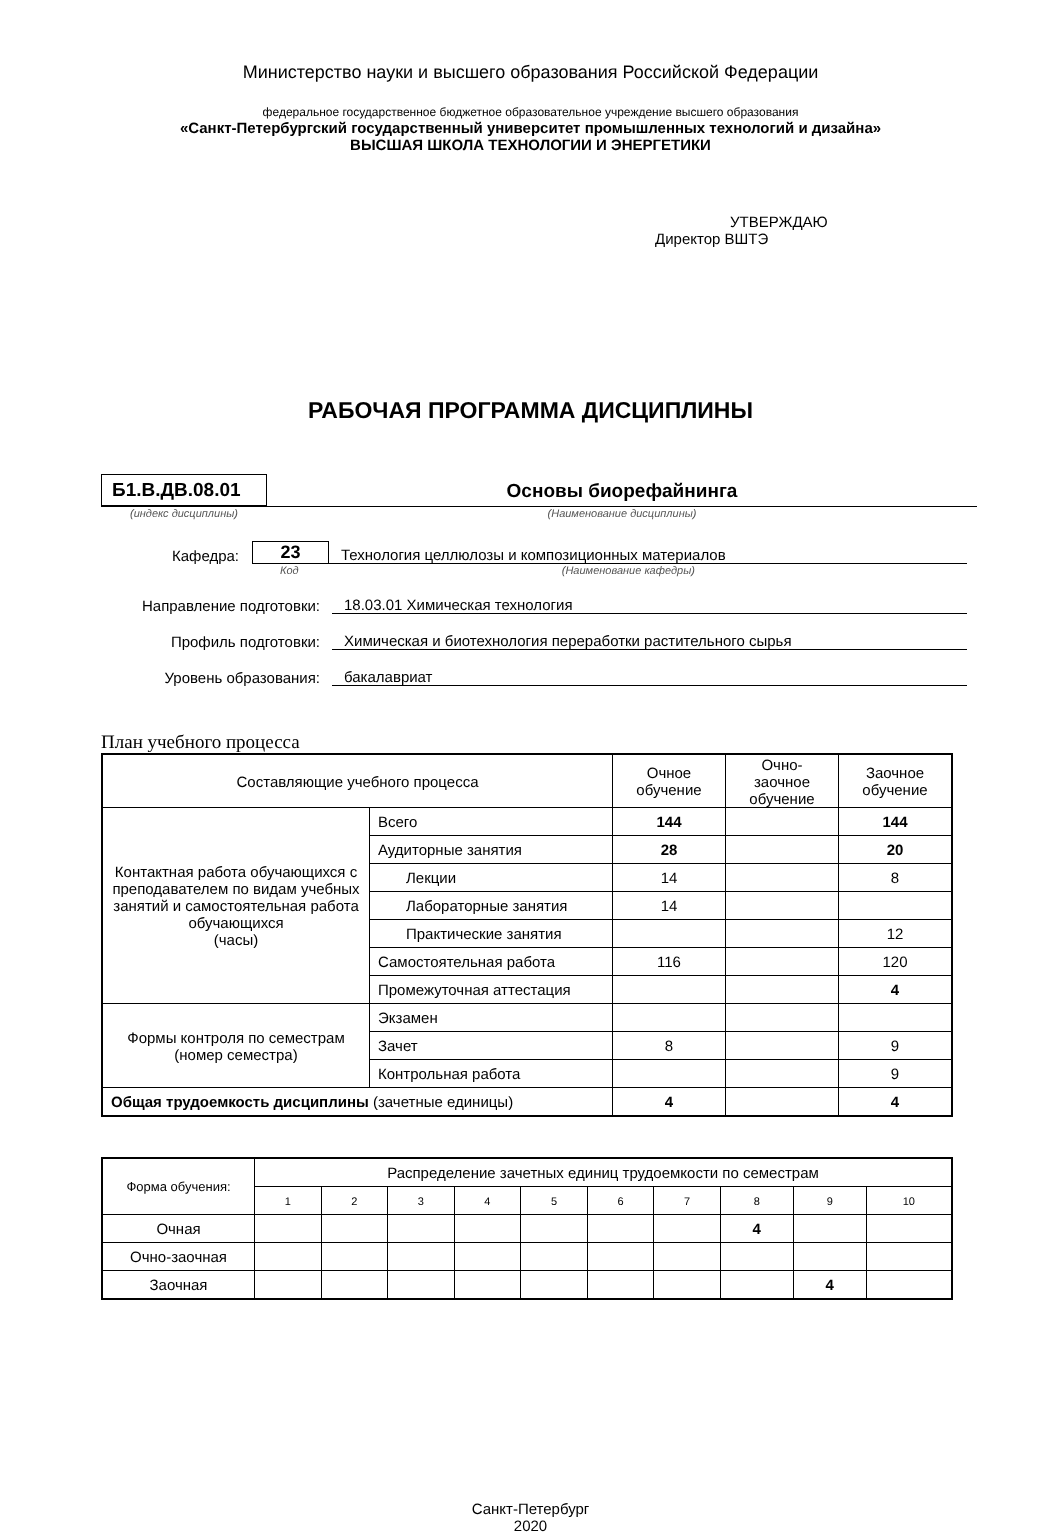Министерство науки и высшего образования Российской Федерации
федеральное государственное бюджетное образовательное учреждение высшего образования
«Санкт-Петербургский государственный университет промышленных технологий и дизайна»
ВЫСШАЯ ШКОЛА ТЕХНОЛОГИИ И ЭНЕРГЕТИКИ
УТВЕРЖДАЮ
Директор ВШТЭ
РАБОЧАЯ ПРОГРАММА ДИСЦИПЛИНЫ
Б1.В.ДВ.08.01
Основы биорефайнинга
(индекс дисциплины) (Наименование дисциплины)
Кафедра: 23 Технология целлюлозы и композиционных материалов
Код (Наименование кафедры)
Направление подготовки: 18.03.01 Химическая технология
Профиль подготовки: Химическая и биотехнология переработки растительного сырья
Уровень образования: бакалавриат
План учебного процесса
| Составляющие учебного процесса | | Очное обучение | Очно-заочное обучение | Заочное обучение |
| Контактная работа обучающихся с преподавателем по видам учебных занятий и самостоятельная работа обучающихся (часы) | Всего | 144 | | 144 |
| | Аудиторные занятия | 28 | | 20 |
| | Лекции | 14 | | 8 |
| | Лабораторные занятия | 14 | | |
| | Практические занятия | | | 12 |
| | Самостоятельная работа | 116 | | 120 |
| | Промежуточная аттестация | | | 4 |
| Формы контроля по семестрам (номер семестра) | Экзамен | | | |
| | Зачет | 8 | | 9 |
| | Контрольная работа | | | 9 |
| Общая трудоемкость дисциплины (зачетные единицы) | | 4 | | 4 |
| Форма обучения: | Распределение зачетных единиц трудоемкости по семестрам | | | | | | | | | |
| | 1 | 2 | 3 | 4 | 5 | 6 | 7 | 8 | 9 | 10 |
| Очная | | | | | | | | 4 | | |
| Очно-заочная | | | | | | | | | | |
| Заочная | | | | | | | | | 4 | |
Санкт-Петербург
2020